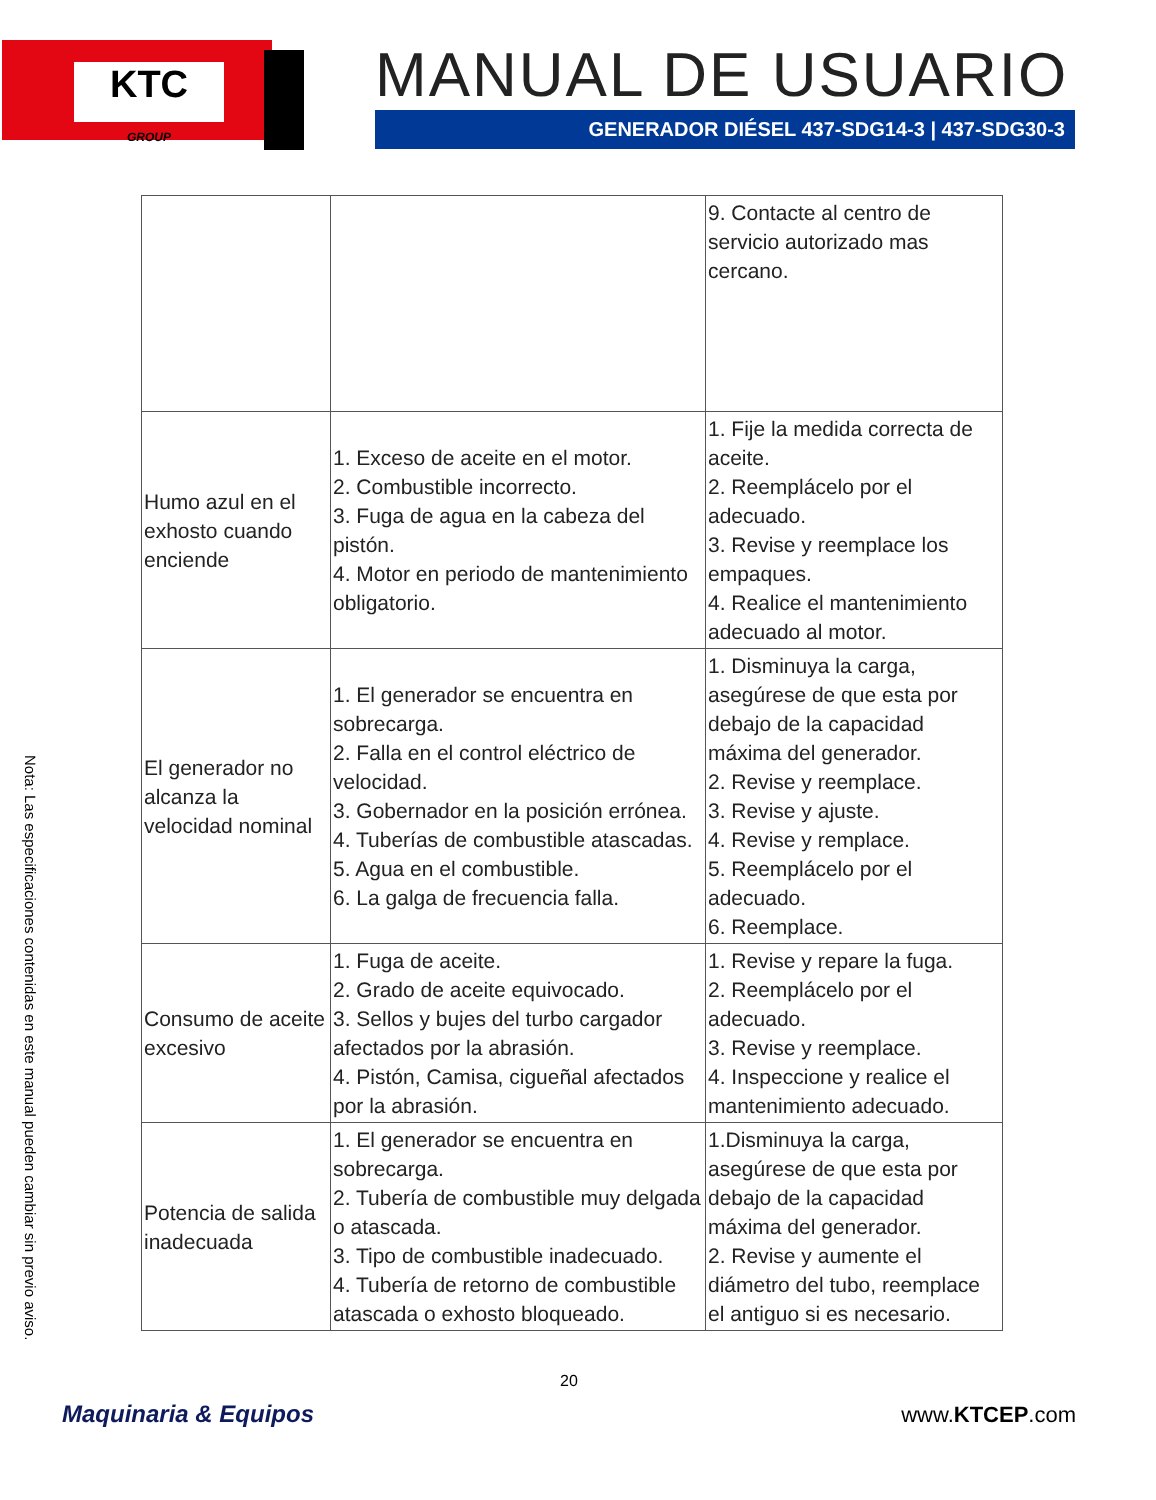KTC
GROUP
MANUAL DE USUARIO
GENERADOR DIÉSEL 437-SDG14-3 | 437-SDG30-3
| | | 9. Contacte al centro de servicio autorizado mas cercano. |
| Humo azul en el exhosto cuando enciende | 1. Exceso de aceite en el motor. 2. Combustible incorrecto. 3. Fuga de agua en la cabeza del pistón. 4. Motor en periodo de mantenimiento obligatorio. | 1. Fije la medida correcta de aceite. 2. Reemplácelo por el adecuado. 3. Revise y reemplace los empaques. 4. Realice el mantenimiento adecuado al motor. |
| El generador no alcanza la velocidad nominal | 1. El generador se encuentra en sobrecarga. 2. Falla en el control eléctrico de velocidad. 3. Gobernador en la posición errónea. 4. Tuberías de combustible atascadas. 5. Agua en el combustible. 6. La galga de frecuencia falla. | 1. Disminuya la carga, asegúrese de que esta por debajo de la capacidad máxima del generador. 2. Revise y reemplace. 3. Revise y ajuste. 4. Revise y remplace. 5. Reemplácelo por el adecuado. 6. Reemplace. |
| Consumo de aceite excesivo | 1. Fuga de aceite. 2. Grado de aceite equivocado. 3. Sellos y bujes del turbo cargador afectados por la abrasión. 4. Pistón, Camisa, cigueñal afectados por la abrasión. | 1. Revise y repare la fuga. 2. Reemplácelo por el adecuado. 3. Revise y reemplace. 4. Inspeccione y realice el mantenimiento adecuado. |
| Potencia de salida inadecuada | 1. El generador se encuentra en sobrecarga. 2. Tubería de combustible muy delgada o atascada. 3. Tipo de combustible inadecuado. 4. Tubería de retorno de combustible atascada o exhosto bloqueado. | 1.Disminuya la carga, asegúrese de que esta por debajo de la capacidad máxima del generador. 2. Revise y aumente el diámetro del tubo, reemplace el antiguo si es necesario. |
Nota: Las especificaciones contenidas en este manual pueden cambiar sin previo aviso.
20
Maquinaria & Equipos www.KTCEP.com